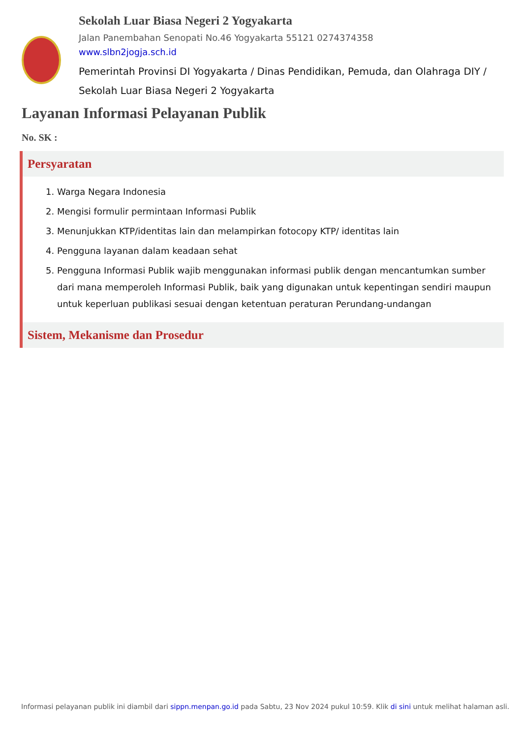Sekolah Luar Biasa Negeri 2 Yogyakarta
Jalan Panembahan Senopati No.46 Yogyakarta 55121 0274374358
www.slbn2jogja.sch.id
Pemerintah Provinsi DI Yogyakarta / Dinas Pendidikan, Pemuda, dan Olahraga DIY / Sekolah Luar Biasa Negeri 2 Yogyakarta
Layanan Informasi Pelayanan Publik
No. SK :
Persyaratan
1. Warga Negara Indonesia
2. Mengisi formulir permintaan Informasi Publik
3. Menunjukkan KTP/identitas lain dan melampirkan fotocopy KTP/ identitas lain
4. Pengguna layanan dalam keadaan sehat
5. Pengguna Informasi Publik wajib menggunakan informasi publik dengan mencantumkan sumber dari mana memperoleh Informasi Publik, baik yang digunakan untuk kepentingan sendiri maupun untuk keperluan publikasi sesuai dengan ketentuan peraturan Perundang-undangan
Sistem, Mekanisme dan Prosedur
Informasi pelayanan publik ini diambil dari sippn.menpan.go.id pada Sabtu, 23 Nov 2024 pukul 10:59. Klik di sini untuk melihat halaman asli.